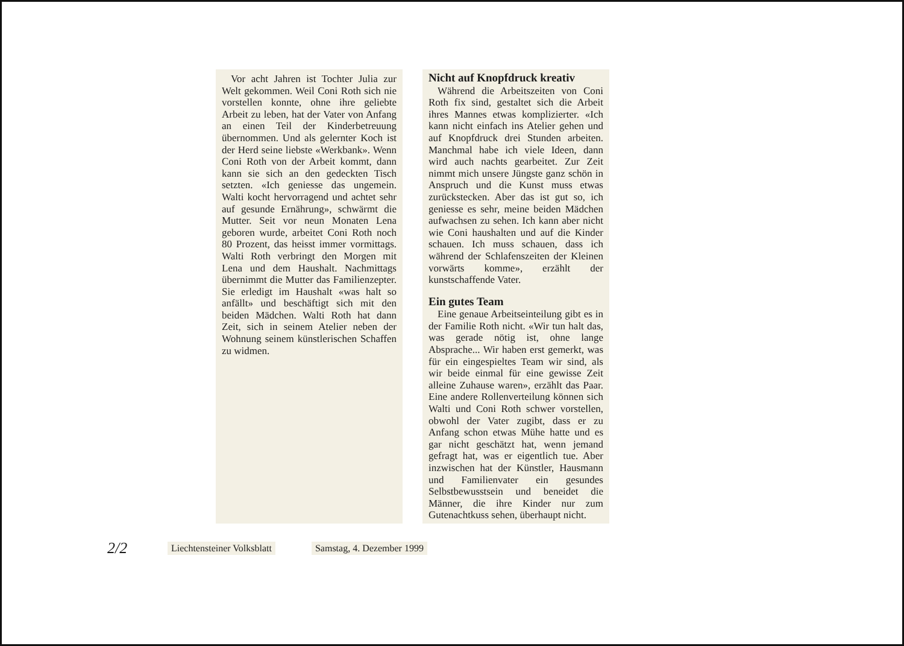Vor acht Jahren ist Tochter Julia zur Welt gekommen. Weil Coni Roth sich nie vorstellen konnte, ohne ihre geliebte Arbeit zu leben, hat der Vater von Anfang an einen Teil der Kinderbetreuung übernommen. Und als gelernter Koch ist der Herd seine liebste «Werkbank». Wenn Coni Roth von der Arbeit kommt, dann kann sie sich an den gedeckten Tisch setzten. «Ich geniesse das ungemein. Walti kocht hervorragend und achtet sehr auf gesunde Ernährung», schwärmt die Mutter. Seit vor neun Monaten Lena geboren wurde, arbeitet Coni Roth noch 80 Prozent, das heisst immer vormittags. Walti Roth verbringt den Morgen mit Lena und dem Haushalt. Nachmittags übernimmt die Mutter das Familienzepter. Sie erledigt im Haushalt «was halt so anfällt» und beschäftigt sich mit den beiden Mädchen. Walti Roth hat dann Zeit, sich in seinem Atelier neben der Wohnung seinem künstlerischen Schaffen zu widmen.
Nicht auf Knopfdruck kreativ
Während die Arbeitszeiten von Coni Roth fix sind, gestaltet sich die Arbeit ihres Mannes etwas komplizierter. «Ich kann nicht einfach ins Atelier gehen und auf Knopfdruck drei Stunden arbeiten. Manchmal habe ich viele Ideen, dann wird auch nachts gearbeitet. Zur Zeit nimmt mich unsere Jüngste ganz schön in Anspruch und die Kunst muss etwas zurückstecken. Aber das ist gut so, ich geniesse es sehr, meine beiden Mädchen aufwachsen zu sehen. Ich kann aber nicht wie Coni haushalten und auf die Kinder schauen. Ich muss schauen, dass ich während der Schlafenszeiten der Kleinen vorwärts komme», erzählt der kunstschaffende Vater.
Ein gutes Team
Eine genaue Arbeitseinteilung gibt es in der Familie Roth nicht. «Wir tun halt das, was gerade nötig ist, ohne lange Absprache... Wir haben erst gemerkt, was für ein eingespieltes Team wir sind, als wir beide einmal für eine gewisse Zeit alleine Zuhause waren», erzählt das Paar. Eine andere Rollenverteilung können sich Walti und Coni Roth schwer vorstellen, obwohl der Vater zugibt, dass er zu Anfang schon etwas Mühe hatte und es gar nicht geschätzt hat, wenn jemand gefragt hat, was er eigentlich tue. Aber inzwischen hat der Künstler, Hausmann und Familienvater ein gesundes Selbstbewusstsein und beneidet die Männer, die ihre Kinder nur zum Gutenachtkuss sehen, überhaupt nicht.
2/2 Liechtensteiner Volksblatt Samstag, 4. Dezember 1999